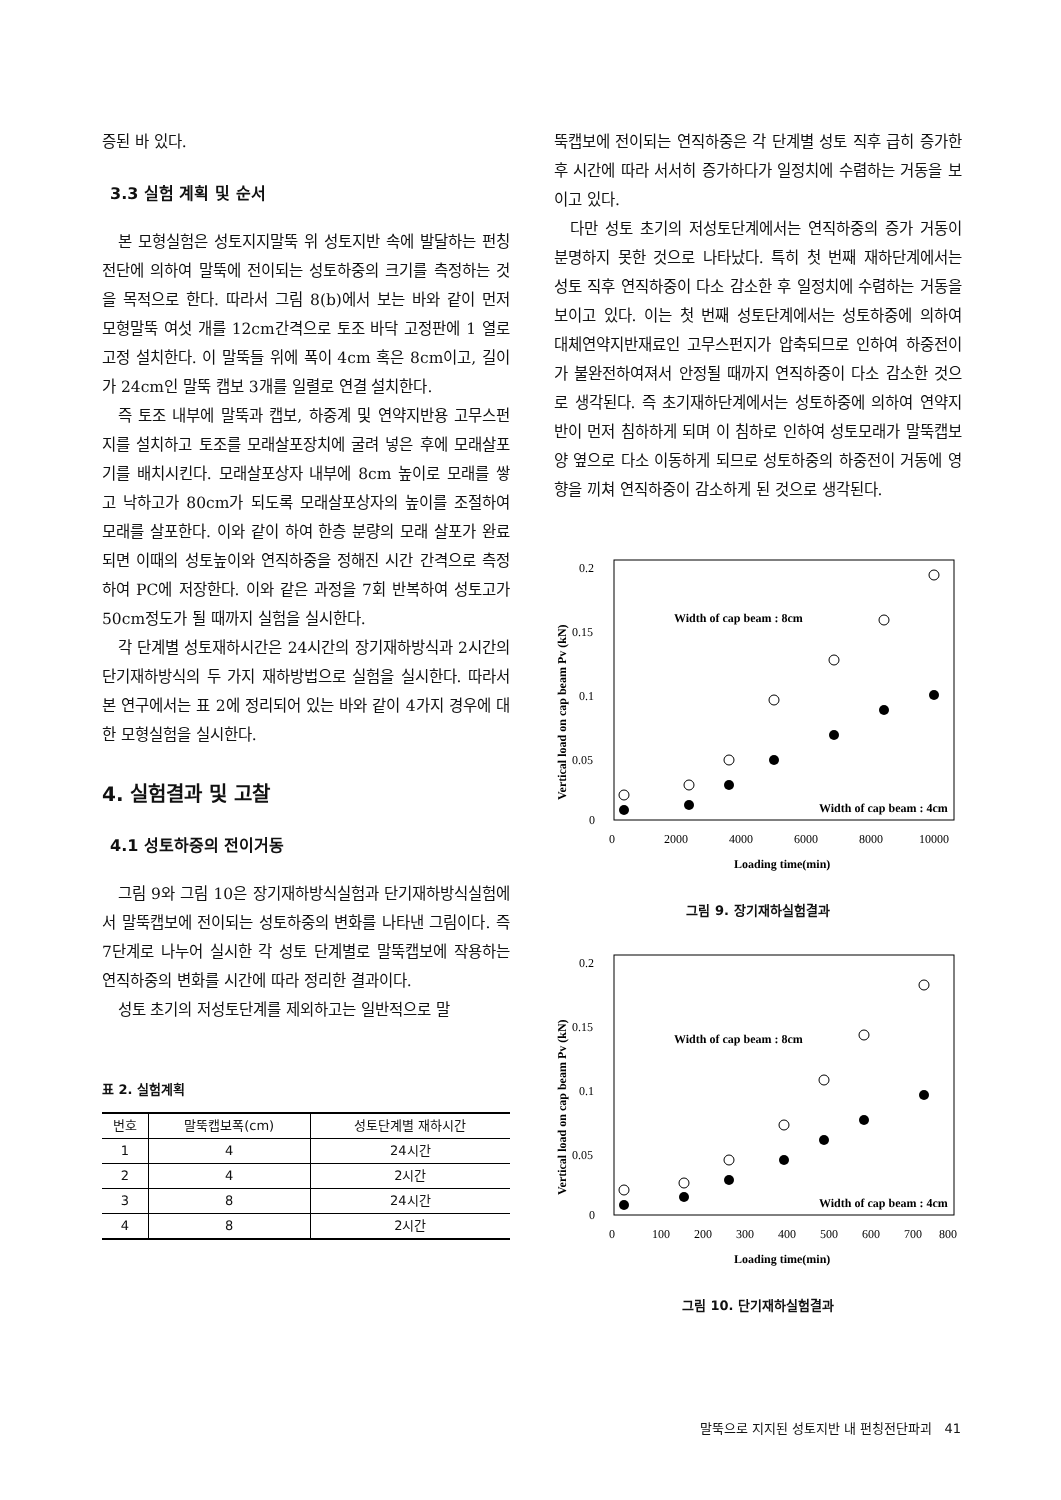증된 바 있다.
3.3 실험 계획 및 순서
본 모형실험은 성토지지말뚝 위 성토지반 속에 발달하는 펀칭전단에 의하여 말뚝에 전이되는 성토하중의 크기를 측정하는 것을 목적으로 한다. 따라서 그림 8(b)에서 보는 바와 같이 먼저 모형말뚝 여섯 개를 12cm간격으로 토조 바닥 고정판에 1 열로 고정 설치한다. 이 말뚝들 위에 폭이 4cm 혹은 8cm이고, 길이가 24cm인 말뚝 캡보 3개를 일렬로 연결 설치한다.
즉 토조 내부에 말뚝과 캡보, 하중계 및 연약지반용 고무스펀지를 설치하고 토조를 모래살포장치에 굴려 넣은 후에 모래살포기를 배치시킨다. 모래살포상자 내부에 8cm 높이로 모래를 쌓고 낙하고가 80cm가 되도록 모래살포상자의 높이를 조절하여 모래를 살포한다. 이와 같이 하여 한층 분량의 모래 살포가 완료되면 이때의 성토높이와 연직하중을 정해진 시간 간격으로 측정하여 PC에 저장한다. 이와 같은 과정을 7회 반복하여 성토고가 50cm정도가 될 때까지 실험을 실시한다.
각 단계별 성토재하시간은 24시간의 장기재하방식과 2시간의 단기재하방식의 두 가지 재하방법으로 실험을 실시한다. 따라서 본 연구에서는 표 2에 정리되어 있는 바와 같이 4가지 경우에 대한 모형실험을 실시한다.
4. 실험결과 및 고찰
4.1 성토하중의 전이거동
그림 9와 그림 10은 장기재하방식실험과 단기재하방식실험에서 말뚝캡보에 전이되는 성토하중의 변화를 나타낸 그림이다. 즉 7단계로 나누어 실시한 각 성토 단계별로 말뚝캡보에 작용하는 연직하중의 변화를 시간에 따라 정리한 결과이다.
성토 초기의 저성토단계를 제외하고는 일반적으로 말
표 2. 실험계획
| 번호 | 말뚝캡보폭(cm) | 성토단계별 재하시간 |
| --- | --- | --- |
| 1 | 4 | 24시간 |
| 2 | 4 | 2시간 |
| 3 | 8 | 24시간 |
| 4 | 8 | 2시간 |
뚝캡보에 전이되는 연직하중은 각 단계별 성토 직후 급히 증가한 후 시간에 따라 서서히 증가하다가 일정치에 수렴하는 거동을 보이고 있다.
다만 성토 초기의 저성토단계에서는 연직하중의 증가 거동이 분명하지 못한 것으로 나타났다. 특히 첫 번째 재하단계에서는 성토 직후 연직하중이 다소 감소한 후 일정치에 수렴하는 거동을 보이고 있다. 이는 첫 번째 성토단계에서는 성토하중에 의하여 대체연약지반재료인 고무스펀지가 압축되므로 인하여 하중전이가 불완전하여져서 안정될 때까지 연직하중이 다소 감소한 것으로 생각된다. 즉 초기재하단계에서는 성토하중에 의하여 연약지반이 먼저 침하하게 되며 이 침하로 인하여 성토모래가 말뚝캡보 양 옆으로 다소 이동하게 되므로 성토하중의 하중전이 거동에 영향을 끼쳐 연직하중이 감소하게 된 것으로 생각된다.
0.2
0.15
0.1
0.05
0
0
2000
4000
6000
8000
10000
Loading time(min)
Vertical load on cap beam Pv (kN)
Width of cap beam : 8cm
Width of cap beam : 4cm
그림 9. 장기재하실험결과
0.2
0.15
0.1
0.05
0
0
100
200
300
400
500
600
700
800
Loading time(min)
Vertical load on cap beam Pv (kN)
Width of cap beam : 8cm
Width of cap beam : 4cm
그림 10. 단기재하실험결과
말뚝으로 지지된 성토지반 내 펀칭전단파괴 41